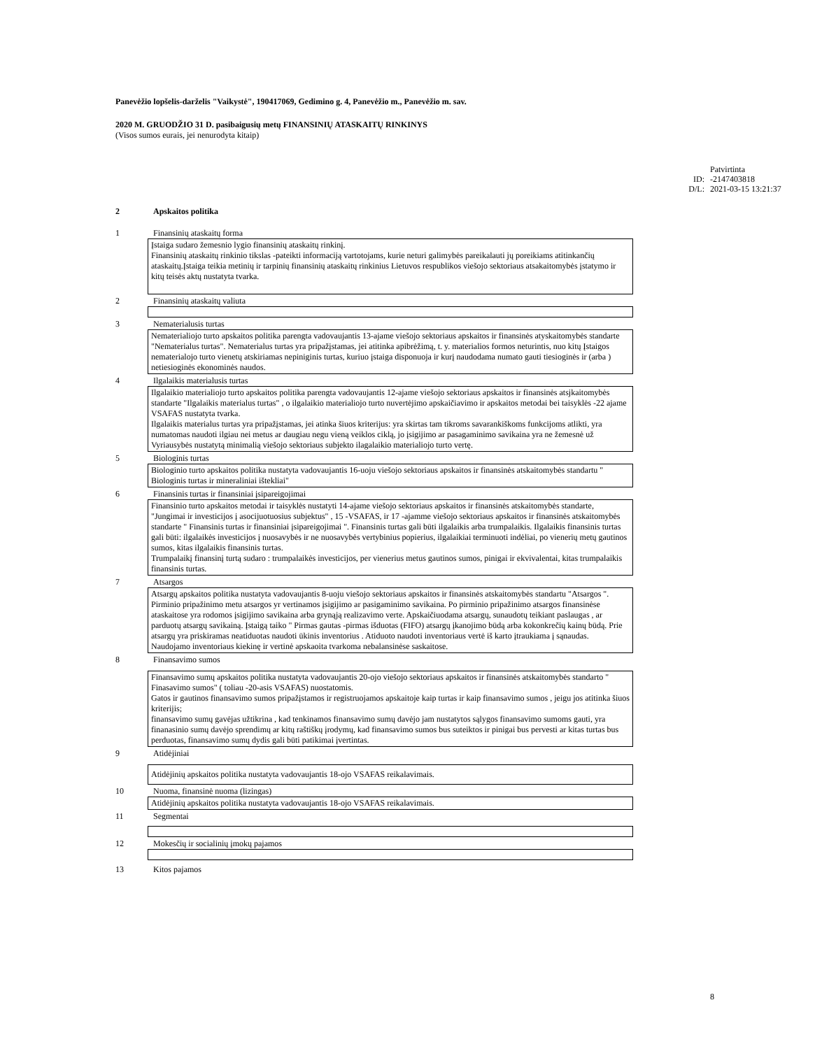Panevėžio lopšelis-darželis "Vaikystė", 190417069, Gedimino g. 4, Panevėžio m., Panevėžio m. sav.
2020 M. GRUODŽIO 31 D. pasibaigusių metų FINANSINIŲ ATASKAITŲ RINKINYS
(Visos sumos eurais, jei nenurodyta kitaip)
Patvirtinta ID: -2147403818 D/L: 2021-03-15 13:21:37
2 Apskaitos politika
1 Finansinių ataskaitų forma
Įstaiga sudaro žemesnio lygio finansinių ataskaitų rinkinį.
Finansinių ataskaitų rinkinio tikslas -pateikti informaciją vartotojams, kurie neturi galimybės pareikalauti jų poreikiams atitinkančių ataskaitų.Įstaiga teikia metinių ir tarpinių finansinių ataskaitų rinkinius Lietuvos respublikos viešojo sektoriaus atsakaitomybės įstatymo ir kitų teisės aktų nustatyta tvarka.
2 Finansinių ataskaitų valiuta
3 Nematerialusis turtas
Nematerialiojo turto apskaitos politika parengta vadovaujantis 13-ajame viešojo sektoriaus apskaitos ir finansinės atyskaitomybės standarte "Nematerialus turtas". Nematerialus turtas yra pripažįstamas, jei atitinka apibrėžimą, t. y. materialios formos neturintis, nuo kitų Įstaigos nematerialojo turto vienetų atskiriamas nepiniginis turtas, kuriuo įstaiga disponuoja ir kurį naudodama numato gauti tiesioginės ir (arba ) netiesioginės ekonominės naudos.
4 Ilgalaikis materialusis turtas
Ilgalaikio materialiojo turto apskaitos politika parengta vadovaujantis 12-ajame viešojo sektoriaus apskaitos ir finansinės atsjkaitomybės standarte "Ilgalaikis materialus turtas" , o ilgalaikio materialiojo turto nuvertėjimo apskaičiavimo ir apskaitos metodai bei taisyklės -22 ajame VSAFAS nustatyta tvarka.
Ilgalaikis materialus turtas yra pripažįstamas, jei atinka šiuos kriterijus: yra skirtas tam tikroms savarankiškoms funkcijoms atlikti, yra numatomas naudoti ilgiau nei metus ar daugiau negu vieną veiklos ciklą, jo įsigijimo ar pasagaminimo savikaina yra ne žemesnė už Vyriausybės nustatytą minimalią viešojo sektoriaus subjekto ilagalaikio materialiojo turto vertę.
5 Biologinis turtas
Biologinio turto apskaitos politika nustatyta vadovaujantis 16-uoju viešojo sektoriaus apskaitos ir finansinės atskaitomybės standartu " Biologinis turtas ir mineraliniai ištekliai"
6 Finansinis turtas ir finansiniai įsipareigojimai
Finansinio turto apskaitos metodai ir taisyklės nustatyti 14-ajame viešojo sektoriaus apskaitos ir finansinės atskaitomybės standarte, "Jungimai ir investicijos į asocijuotuosius subjektus" , 15 -VSAFAS, ir 17 -ajamme viešojo sektoriaus apskaitos ir finansinės atskaitomybės standarte " Finansinis turtas ir finansiniai įsipareigojimai ". Finansinis turtas gali būti ilgalaikis arba trumpalaikis. Ilgalaikis finansinis turtas gali būti: ilgalaikės investicijos į nuosavybės ir ne nuosavybės vertybinius popierius, ilgalaikiai terminuoti indėliai, po vienerių metų gautinos sumos, kitas ilgalaikis finansinis turtas.
Trumpalaikį finansinį turtą sudaro : trumpalaikės investicijos, per vienerius metus gautinos sumos, pinigai ir ekvivalentai, kitas trumpalaikis finansinis turtas.
7 Atsargos
Atsargų apskaitos politika nustatyta vadovaujantis 8-uoju viešojo sektoriaus apskaitos ir finansinės atskaitomybės standartu "Atsargos ".
Pirminio pripažinimo metu atsargos yr vertinamos įsigijimo ar pasigaminimo savikaina. Po pirminio pripažinimo atsargos finansinėse ataskaitose yra rodomos įsigijimo savikaina arba grynąją realizavimo verte. Apskaičiuodama atsargų, sunaudotų teikiant paslaugas , ar parduotų atsargų savikainą. Įstaigą taiko " Pirmas gautas -pirmas išduotas (FIFO) atsargų įkanojimo būdą arba kokonkrečių kainų būdą. Prie atsargų yra priskiramas neatiduotas naudoti ūkinis inventorius . Atiduoto naudoti inventoriaus vertė iš karto įtraukiama į sąnaudas. Naudojamo inventoriaus kiekinę ir vertinė apskaoita tvarkoma nebalansinėse saskaitose.
8 Finansavimo sumos
Finansavimo sumų apskaitos politika nustatyta vadovaujantis 20-ojo viešojo sektoriaus apskaitos ir finansinės atskaitomybės standarto " Finasavimo sumos" ( toliau -20-asis VSAFAS) nuostatomis.
Gatos ir gautinos finansavimo sumos pripažįstamos ir registruojamos apskaitoje kaip turtas ir kaip finansavimo sumos , jeigu jos atitinka šiuos kriterijis;
finansavimo sumų gavėjas užtikrina , kad tenkinamos finansavimo sumų davėjo jam nustatytos sąlygos finansavimo sumoms gauti, yra finanasinio sumų davėjo sprendimų ar kitų raštiškų įrodymų, kad finansavimo sumos bus suteiktos ir pinigai bus pervesti ar kitas turtas bus perduotas, finansavimo sumų dydis gali būti patikimai įvertintas.
9 Atidėjiniai
Atidėjinių apskaitos politika nustatyta vadovaujantis 18-ojo VSAFAS reikalavimais.
10 Nuoma, finansinė nuoma (lizingas)
Atidėjinių apskaitos politika nustatyta vadovaujantis 18-ojo VSAFAS reikalavimais.
11 Segmentai
12 Mokesčių ir socialinių įmokų pajamos
13 Kitos pajamos
8